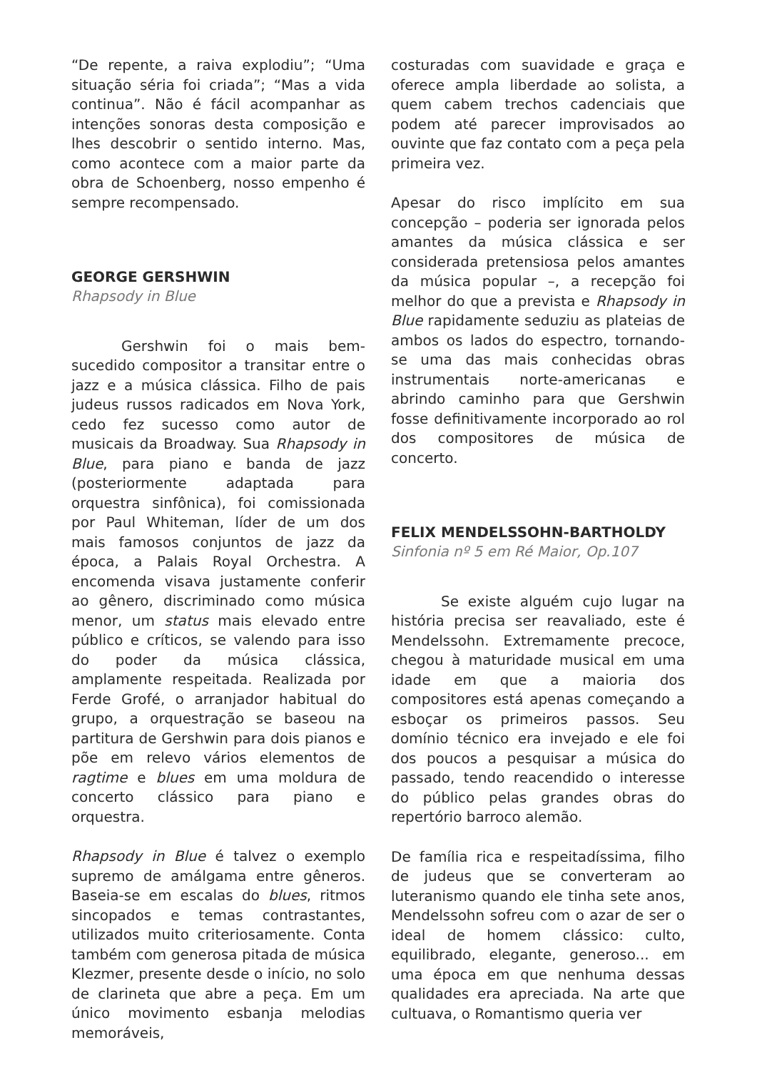“De repente, a raiva explodiu”; “Uma situação séria foi criada”; “Mas a vida continua”. Não é fácil acompanhar as intenções sonoras desta composição e lhes descobrir o sentido interno. Mas, como acontece com a maior parte da obra de Schoenberg, nosso empenho é sempre recompensado.
GEORGE GERSHWIN
Rhapsody in Blue
Gershwin foi o mais bem-sucedido compositor a transitar entre o jazz e a música clássica. Filho de pais judeus russos radicados em Nova York, cedo fez sucesso como autor de musicais da Broadway. Sua Rhapsody in Blue, para piano e banda de jazz (posteriormente adaptada para orquestra sinfônica), foi comissionada por Paul Whiteman, líder de um dos mais famosos conjuntos de jazz da época, a Palais Royal Orchestra. A encomenda visava justamente conferir ao gênero, discriminado como música menor, um status mais elevado entre público e críticos, se valendo para isso do poder da música clássica, amplamente respeitada. Realizada por Ferde Grofé, o arranjador habitual do grupo, a orquestração se baseou na partitura de Gershwin para dois pianos e põe em relevo vários elementos de ragtime e blues em uma moldura de concerto clássico para piano e orquestra.
Rhapsody in Blue é talvez o exemplo supremo de amálgama entre gêneros. Baseia-se em escalas do blues, ritmos sincopados e temas contrastantes, utilizados muito criteriosamente. Conta também com generosa pitada de música Klezmer, presente desde o início, no solo de clarineta que abre a peça. Em um único movimento esbanja melodias memoráveis,
costuradas com suavidade e graça e oferece ampla liberdade ao solista, a quem cabem trechos cadenciais que podem até parecer improvisados ao ouvinte que faz contato com a peça pela primeira vez.
Apesar do risco implícito em sua concepção – poderia ser ignorada pelos amantes da música clássica e ser considerada pretensiosa pelos amantes da música popular –, a recepção foi melhor do que a prevista e Rhapsody in Blue rapidamente seduziu as plateias de ambos os lados do espectro, tornando-se uma das mais conhecidas obras instrumentais norte-americanas e abrindo caminho para que Gershwin fosse definitivamente incorporado ao rol dos compositores de música de concerto.
FELIX MENDELSSOHN-BARTHOLDY
Sinfonia nº 5 em Ré Maior, Op.107
Se existe alguém cujo lugar na história precisa ser reavaliado, este é Mendelssohn. Extremamente precoce, chegou à maturidade musical em uma idade em que a maioria dos compositores está apenas começando a esboçar os primeiros passos. Seu domínio técnico era invejado e ele foi dos poucos a pesquisar a música do passado, tendo reacendido o interesse do público pelas grandes obras do repertório barroco alemão.
De família rica e respeitadíssima, filho de judeus que se converteram ao luteranismo quando ele tinha sete anos, Mendelssohn sofreu com o azar de ser o ideal de homem clássico: culto, equilibrado, elegante, generoso... em uma época em que nenhuma dessas qualidades era apreciada. Na arte que cultuava, o Romantismo queria ver